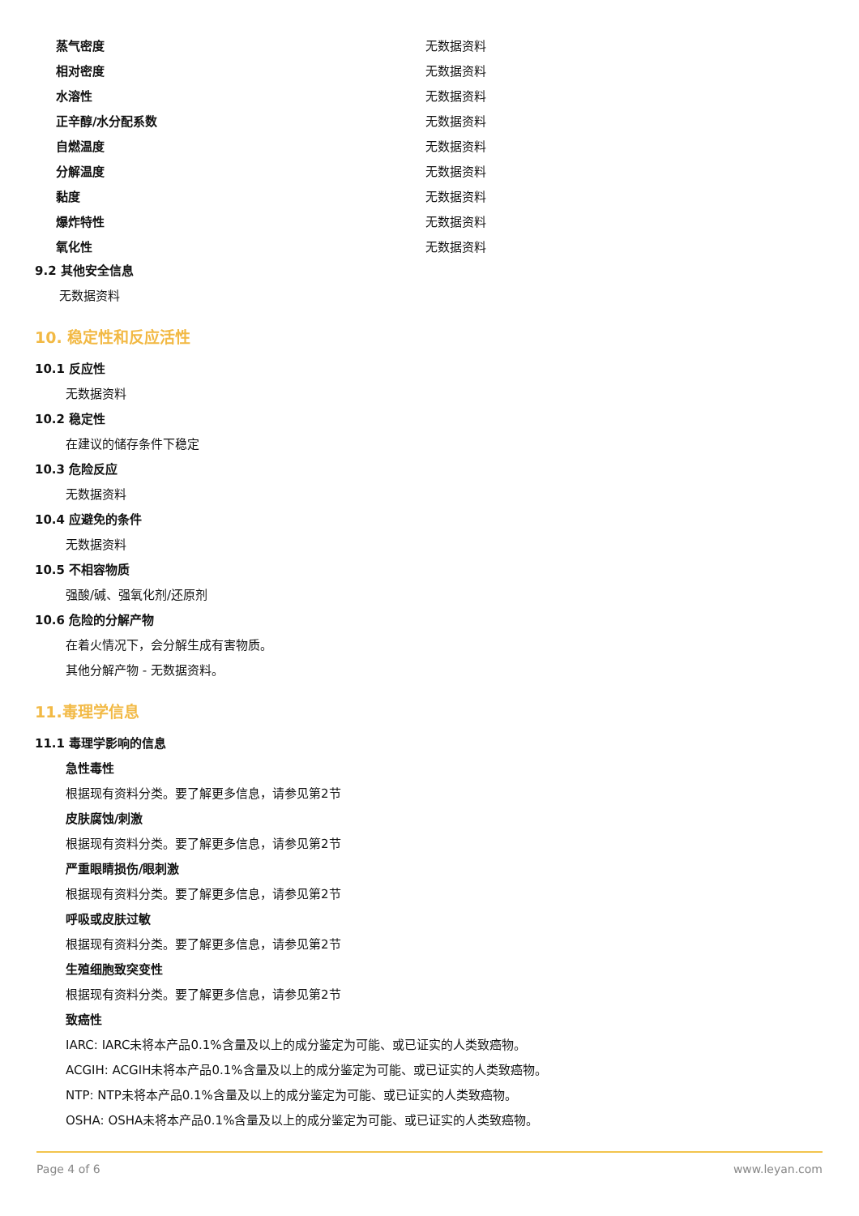| 蒸气密度 | 无数据资料 |
| 相对密度 | 无数据资料 |
| 水溶性 | 无数据资料 |
| 正辛醇/水分配系数 | 无数据资料 |
| 自燃温度 | 无数据资料 |
| 分解温度 | 无数据资料 |
| 黏度 | 无数据资料 |
| 爆炸特性 | 无数据资料 |
| 氧化性 | 无数据资料 |
9.2 其他安全信息
无数据资料
10. 稳定性和反应活性
10.1 反应性
无数据资料
10.2 稳定性
在建议的储存条件下稳定
10.3 危险反应
无数据资料
10.4 应避免的条件
无数据资料
10.5 不相容物质
强酸/碱、强氧化剂/还原剂
10.6 危险的分解产物
在着火情况下，会分解生成有害物质。
其他分解产物 - 无数据资料。
11.毒理学信息
11.1 毒理学影响的信息
急性毒性
根据现有资料分类。要了解更多信息，请参见第2节
皮肤腐蚀/刺激
根据现有资料分类。要了解更多信息，请参见第2节
严重眼睛损伤/眼刺激
根据现有资料分类。要了解更多信息，请参见第2节
呼吸或皮肤过敏
根据现有资料分类。要了解更多信息，请参见第2节
生殖细胞致突变性
根据现有资料分类。要了解更多信息，请参见第2节
致癌性
IARC: IARC未将本产品0.1%含量及以上的成分鉴定为可能、或已证实的人类致癌物。
ACGIH: ACGIH未将本产品0.1%含量及以上的成分鉴定为可能、或已证实的人类致癌物。
NTP: NTP未将本产品0.1%含量及以上的成分鉴定为可能、或已证实的人类致癌物。
OSHA: OSHA未将本产品0.1%含量及以上的成分鉴定为可能、或已证实的人类致癌物。
Page 4 of 6 www.leyan.com